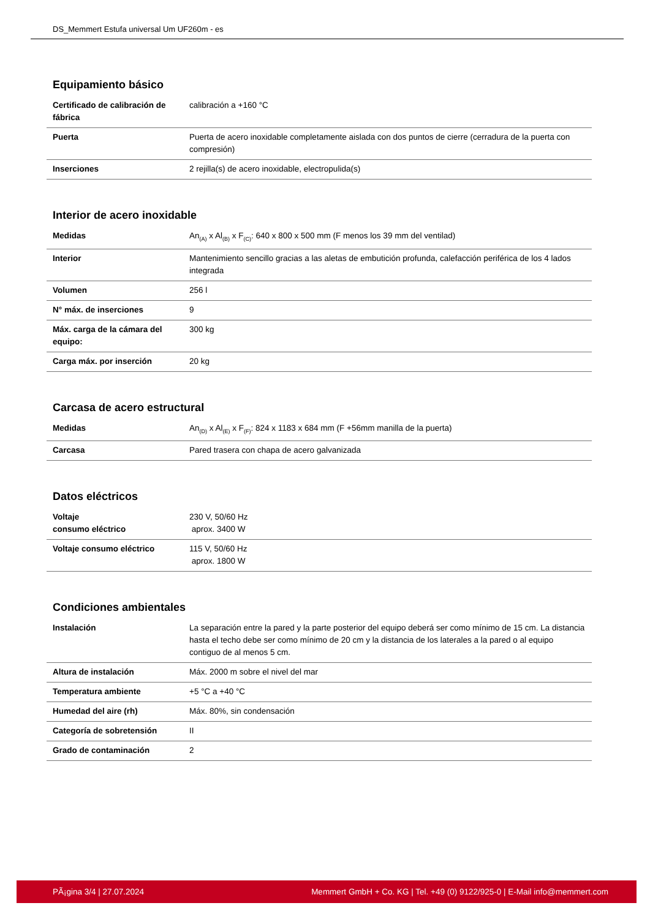DS_Memmert Estufa universal Um UF260m - es
Equipamiento básico
| Certificado de calibración de fábrica | calibración a +160 °C |
| Puerta | Puerta de acero inoxidable completamente aislada con dos puntos de cierre (cerradura de la puerta con compresión) |
| Inserciones | 2 rejilla(s) de acero inoxidable, electropulida(s) |
Interior de acero inoxidable
| Medidas | An<sub>(A)</sub> x Al<sub>(B)</sub> x F<sub>(C)</sub>: 640 x 800 x 500 mm (F menos los 39 mm del ventilad) |
| Interior | Mantenimiento sencillo gracias a las aletas de embutición profunda, calefacción periférica de los 4 lados integrada |
| Volumen | 256 l |
| N° máx. de inserciones | 9 |
| Máx. carga de la cámara del equipo: | 300 kg |
| Carga máx. por inserción | 20 kg |
Carcasa de acero estructural
| Medidas | An<sub>(D)</sub> x Al<sub>(E)</sub> x F<sub>(F)</sub>: 824 x 1183 x 684 mm (F +56mm manilla de la puerta) |
| Carcasa | Pared trasera con chapa de acero galvanizada |
Datos eléctricos
| Voltaje consumo eléctrico | 230 V, 50/60 Hz aprox. 3400 W |
| Voltaje consumo eléctrico | 115 V, 50/60 Hz aprox. 1800 W |
Condiciones ambientales
| Instalación | La separación entre la pared y la parte posterior del equipo deberá ser como mínimo de 15 cm. La distancia hasta el techo debe ser como mínimo de 20 cm y la distancia de los laterales a la pared o al equipo contiguo de al menos 5 cm. |
| Altura de instalación | Máx. 2000 m sobre el nivel del mar |
| Temperatura ambiente | +5 °C a +40 °C |
| Humedad del aire (rh) | Máx. 80%, sin condensación |
| Categoría de sobretensión | II |
| Grado de contaminación | 2 |
PÃ¡gina 3/4 | 27.07.2024 Memmert GmbH + Co. KG | Tel. +49 (0) 9122/925-0 | E-Mail info@memmert.com